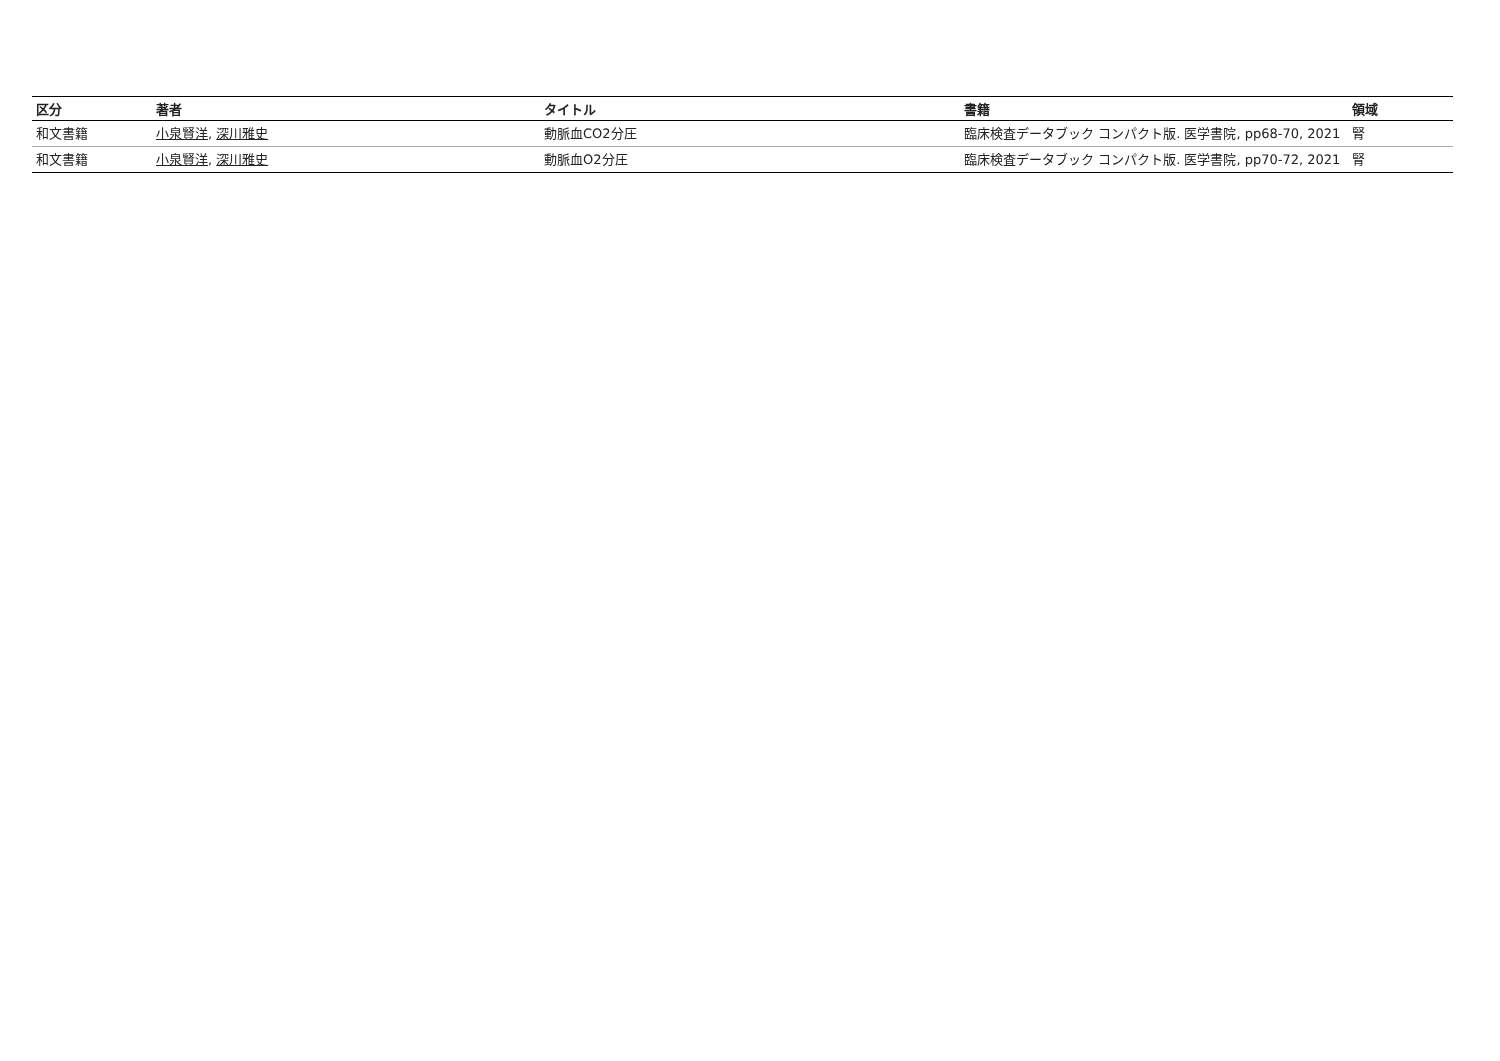| 区分 | 著者 | タイトル | 書籍 | 領域 |
| --- | --- | --- | --- | --- |
| 和文書籍 | 小泉賢洋 , 深川雅史 | 動脈血CO2分圧 | 臨床検査データブック コンパクト版. 医学書院, pp68-70, 2021 | 腎 |
| 和文書籍 | 小泉賢洋 , 深川雅史 | 動脈血O2分圧 | 臨床検査データブック コンパクト版. 医学書院, pp70-72, 2021 | 腎 |